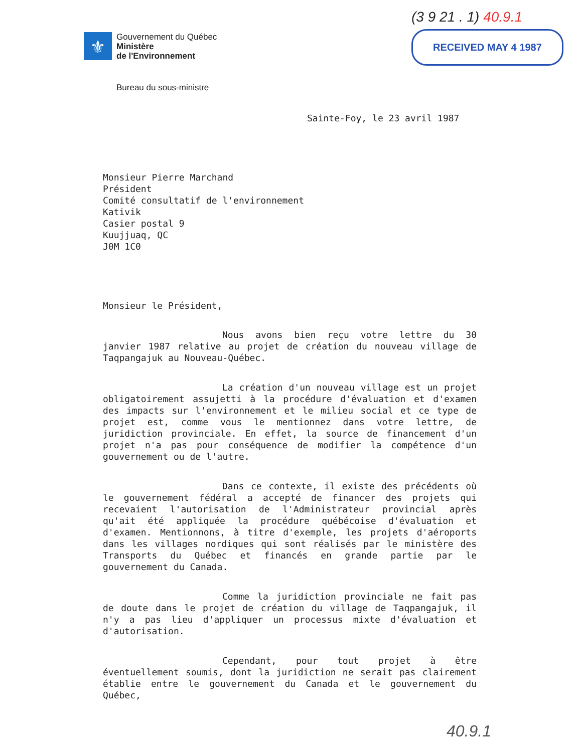⚜
Gouvernement du Québec
Ministère
de l'Environnement
(3 9 21 . 1) 40.9.1
RECEIVED MAY 4 1987
Bureau du sous-ministre
Sainte-Foy, le 23 avril 1987
Monsieur Pierre Marchand
Président
Comité consultatif de l'environnement
Kativik
Casier postal 9
Kuujjuaq, QC
J0M 1C0
Monsieur le Président,
Nous avons bien reçu votre lettre du 30 janvier 1987 relative au projet de création du nouveau village de Taqpangajuk au Nouveau-Québec.
La création d'un nouveau village est un projet obligatoirement assujetti à la procédure d'évaluation et d'examen des impacts sur l'environnement et le milieu social et ce type de projet est, comme vous le mentionnez dans votre lettre, de juridiction provinciale. En effet, la source de financement d'un projet n'a pas pour conséquence de modifier la compétence d'un gouvernement ou de l'autre.
Dans ce contexte, il existe des précédents où le gouvernement fédéral a accepté de financer des projets qui recevaient l'autorisation de l'Administrateur provincial après qu'ait été appliquée la procédure québécoise d'évaluation et d'examen. Mentionnons, à titre d'exemple, les projets d'aéroports dans les villages nordiques qui sont réalisés par le ministère des Transports du Québec et financés en grande partie par le gouvernement du Canada.
Comme la juridiction provinciale ne fait pas de doute dans le projet de création du village de Taqpangajuk, il n'y a pas lieu d'appliquer un processus mixte d'évaluation et d'autorisation.
Cependant, pour tout projet à être éventuellement soumis, dont la juridiction ne serait pas clairement établie entre le gouvernement du Canada et le gouvernement du Québec,
40.9.1